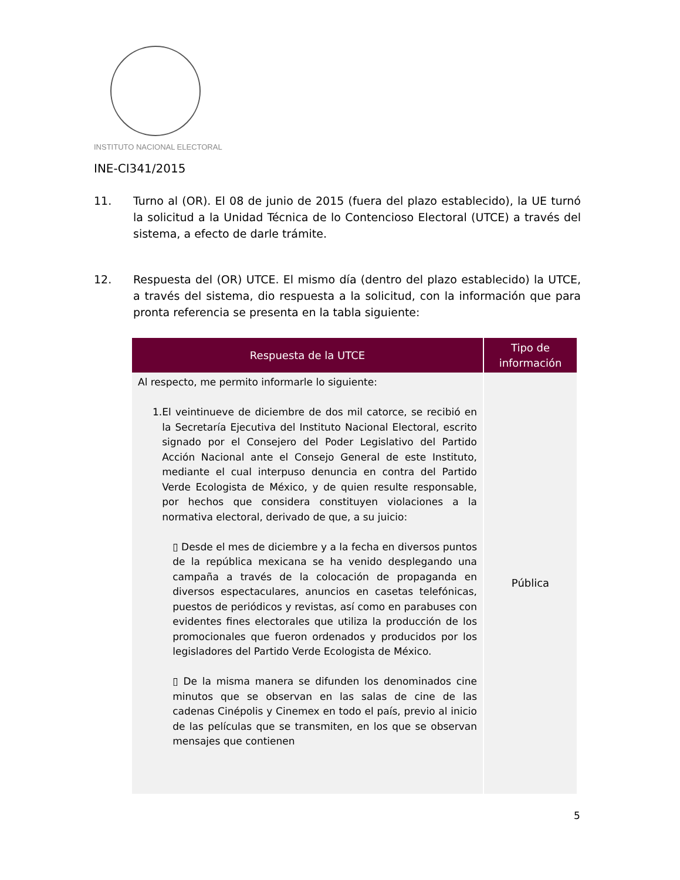INSTITUTO NACIONAL ELECTORAL
INE-CI341/2015
11. Turno al (OR). El 08 de junio de 2015 (fuera del plazo establecido), la UE turnó la solicitud a la Unidad Técnica de lo Contencioso Electoral (UTCE) a través del sistema, a efecto de darle trámite.
12. Respuesta del (OR) UTCE. El mismo día (dentro del plazo establecido) la UTCE, a través del sistema, dio respuesta a la solicitud, con la información que para pronta referencia se presenta en la tabla siguiente:
| Respuesta de la UTCE | Tipo de información |
| --- | --- |
| Al respecto, me permito informarle lo siguiente: 1. El veintinueve de diciembre de dos mil catorce, se recibió en la Secretaría Ejecutiva del Instituto Nacional Electoral, escrito signado por el Consejero del Poder Legislativo del Partido Acción Nacional ante el Consejo General de este Instituto, mediante el cual interpuso denuncia en contra del Partido Verde Ecologista de México, y de quien resulte responsable, por hechos que considera constituyen violaciones a la normativa electoral, derivado de que, a su juicio: ▯ Desde el mes de diciembre y a la fecha en diversos puntos de la república mexicana se ha venido desplegando una campaña a través de la colocación de propaganda en diversos espectaculares, anuncios en casetas telefónicas, puestos de periódicos y revistas, así como en parabuses con evidentes fines electorales que utiliza la producción de los promocionales que fueron ordenados y producidos por los legisladores del Partido Verde Ecologista de México. ▯ De la misma manera se difunden los denominados cine minutos que se observan en las salas de cine de las cadenas Cinépolis y Cinemex en todo el país, previo al inicio de las películas que se transmiten, en los que se observan mensajes que contienen | Pública |
5